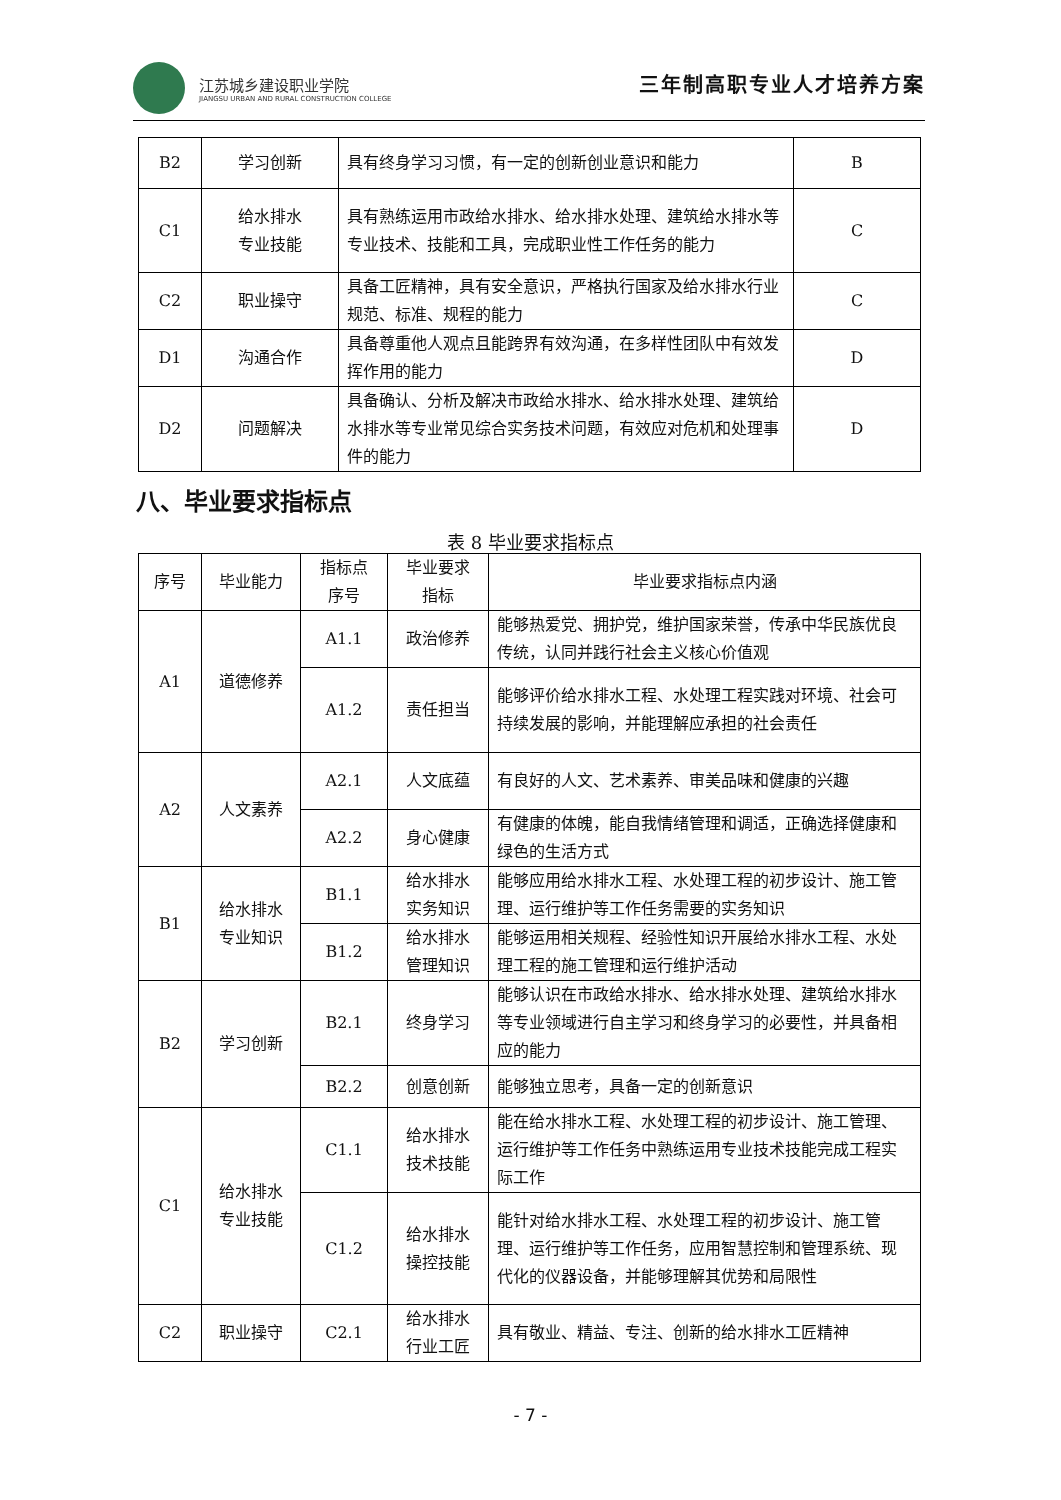江苏城乡建设职业学院
JIANGSU URBAN AND RURAL CONSTRUCTION COLLEGE
三年制高职专业人才培养方案
| B2 | 学习创新 | 具有终身学习习惯，有一定的创新创业意识和能力 | B |
| C1 | 给水排水 专业技能 | 具有熟练运用市政给水排水、给水排水处理、建筑给水排水等专业技术、技能和工具，完成职业性工作任务的能力 | C |
| C2 | 职业操守 | 具备工匠精神，具有安全意识，严格执行国家及给水排水行业规范、标准、规程的能力 | C |
| D1 | 沟通合作 | 具备尊重他人观点且能跨界有效沟通，在多样性团队中有效发挥作用的能力 | D |
| D2 | 问题解决 | 具备确认、分析及解决市政给水排水、给水排水处理、建筑给水排水等专业常见综合实务技术问题，有效应对危机和处理事件的能力 | D |
八、毕业要求指标点
表 8 毕业要求指标点
| 序号 | 毕业能力 | 指标点 序号 | 毕业要求 指标 | 毕业要求指标点内涵 |
| A1 | 道德修养 | A1.1 | 政治修养 | 能够热爱党、拥护党，维护国家荣誉，传承中华民族优良传统，认同并践行社会主义核心价值观 |
| | | A1.2 | 责任担当 | 能够评价给水排水工程、水处理工程实践对环境、社会可持续发展的影响，并能理解应承担的社会责任 |
| A2 | 人文素养 | A2.1 | 人文底蕴 | 有良好的人文、艺术素养、审美品味和健康的兴趣 |
| | | A2.2 | 身心健康 | 有健康的体魄，能自我情绪管理和调适，正确选择健康和绿色的生活方式 |
| B1 | 给水排水 专业知识 | B1.1 | 给水排水 实务知识 | 能够应用给水排水工程、水处理工程的初步设计、施工管理、运行维护等工作任务需要的实务知识 |
| | | B1.2 | 给水排水 管理知识 | 能够运用相关规程、经验性知识开展给水排水工程、水处理工程的施工管理和运行维护活动 |
| B2 | 学习创新 | B2.1 | 终身学习 | 能够认识在市政给水排水、给水排水处理、建筑给水排水等专业领域进行自主学习和终身学习的必要性，并具备相应的能力 |
| | | B2.2 | 创意创新 | 能够独立思考，具备一定的创新意识 |
| C1 | 给水排水 专业技能 | C1.1 | 给水排水 技术技能 | 能在给水排水工程、水处理工程的初步设计、施工管理、运行维护等工作任务中熟练运用专业技术技能完成工程实际工作 |
| | | C1.2 | 给水排水 操控技能 | 能针对给水排水工程、水处理工程的初步设计、施工管理、运行维护等工作任务，应用智慧控制和管理系统、现代化的仪器设备，并能够理解其优势和局限性 |
| C2 | 职业操守 | C2.1 | 给水排水 行业工匠 | 具有敬业、精益、专注、创新的给水排水工匠精神 |
- 7 -